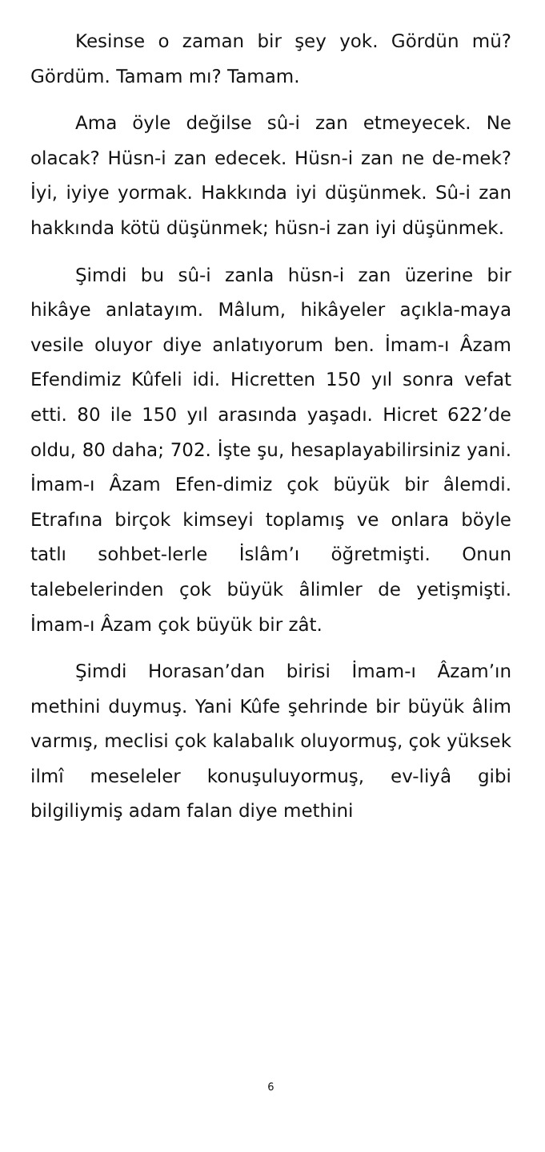Kesinse o zaman bir şey yok. Gördün mü? Gördüm. Tamam mı? Tamam.
Ama öyle değilse sû-i zan etmeyecek. Ne olacak? Hüsn-i zan edecek. Hüsn-i zan ne de-mek? İyi, iyiye yormak. Hakkında iyi düşünmek. Sû-i zan hakkında kötü düşünmek; hüsn-i zan iyi düşünmek.
Şimdi bu sû-i zanla hüsn-i zan üzerine bir hikâye anlatayım. Mâlum, hikâyeler açıkla-maya vesile oluyor diye anlatıyorum ben. İmam-ı Âzam Efendimiz Kûfeli idi. Hicretten 150 yıl sonra vefat etti. 80 ile 150 yıl arasında yaşadı. Hicret 622’de oldu, 80 daha; 702. İşte şu, hesaplayabilirsiniz yani. İmam-ı Âzam Efen-dimiz çok büyük bir âlemdi. Etrafına birçok kimseyi toplamış ve onlara böyle tatlı sohbet-lerle İslâm’ı öğretmişti. Onun talebelerinden çok büyük âlimler de yetişmişti. İmam-ı Âzam çok büyük bir zât.
Şimdi Horasan’dan birisi İmam-ı Âzam’ın methini duymuş. Yani Kûfe şehrinde bir büyük âlim varmış, meclisi çok kalabalık oluyormuş, çok yüksek ilmî meseleler konuşuluyormuş, ev-liyâ gibi bilgiliymiş adam falan diye methini
6